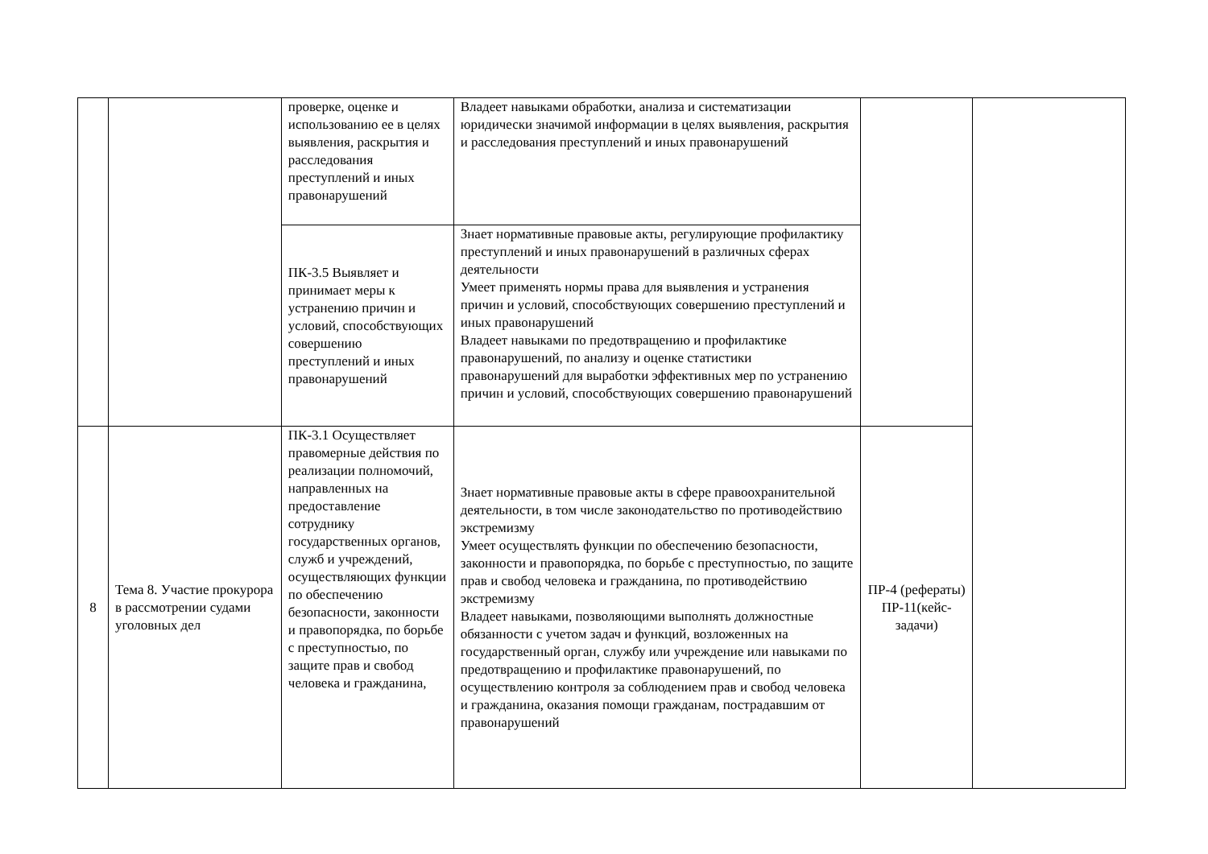| | | проверке, оценке и использованию ее в целях выявления, раскрытия и расследования преступлений и иных правонарушений | Владеет навыками обработки, анализа и систематизации юридически значимой информации в целях выявления, раскрытия и расследования преступлений и иных правонарушений | | |
| | | ПК-3.5 Выявляет и принимает меры к устранению причин и условий, способствующих совершению преступлений и иных правонарушений | Знает нормативные правовые акты, регулирующие профилактику преступлений и иных правонарушений в различных сферах деятельности Умеет применять нормы права для выявления и устранения причин и условий, способствующих совершению преступлений и иных правонарушений Владеет навыками по предотвращению и профилактике правонарушений, по анализу и оценке статистики правонарушений для выработки эффективных мер по устранению причин и условий, способствующих совершению правонарушений | | |
| 8 | Тема 8. Участие прокурора в рассмотрении судами уголовных дел | ПК-3.1 Осуществляет правомерные действия по реализации полномочий, направленных на предоставление сотруднику государственных органов, служб и учреждений, осуществляющих функции по обеспечению безопасности, законности и правопорядка, по борьбе с преступностью, по защите прав и свобод человека и гражданина, | Знает нормативные правовые акты в сфере правоохранительной деятельности, в том числе законодательство по противодействию экстремизму Умеет осуществлять функции по обеспечению безопасности, законности и правопорядка, по борьбе с преступностью, по защите прав и свобод человека и гражданина, по противодействию экстремизму Владеет навыками, позволяющими выполнять должностные обязанности с учетом задач и функций, возложенных на государственный орган, службу или учреждение или навыками по предотвращению и профилактике правонарушений, по осуществлению контроля за соблюдением прав и свобод человека и гражданина, оказания помощи гражданам, пострадавшим от правонарушений | ПР-4 (рефераты) ПР-11(кейс-задачи) | |